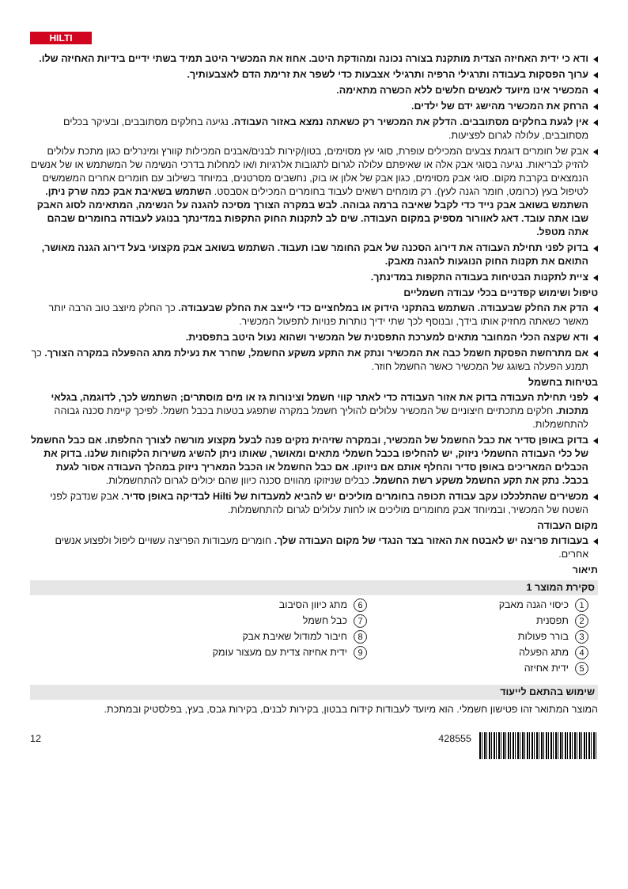HILTI
ודא כי ידית האחיזה הצדית מותקנת בצורה נכונה ומהודקת היטב. אחוז את המכשיר היטב תמיד בשתי ידיים בידיות האחיזה שלו.
ערוך הפסקות בעבודה ותרגילי הרפיה ותרגילי אצבעות כדי לשפר את זרימת הדם לאצבעותיך.
המכשיר אינו מיועד לאנשים חלשים ללא הכשרה מתאימה.
הרחק את המכשיר מהישג ידם של ילדים.
אין לגעת בחלקים מסתובבים. הדלק את המכשיר רק כשאתה נמצא באזור העבודה. נגיעה בחלקים מסתובבים, ובעיקר בכלים מסתובבים, עלולה לגרום לפציעות.
אבק של חומרים דוגמת צבעים המכילים עופרת, סוגי עץ מסוימים, בטון/קירות לבנים/אבנים המכילות קוורץ ומינרלים כגון מתכת עלולים להזיק לבריאות. נגיעה בסוגי אבק אלה או שאיפתם עלולה לגרום לתגובות אלרגיות ו/או למחלות בדרכי הנשימה של המשתמש או של אנשים הנמצאים בקרבת מקום. סוגי אבק מסוימים, כגון אבק של אלון או בוק, נחשבים מסרטנים, במיוחד בשילוב עם חומרים אחרים המשמשים לטיפול בעץ (כרומט, חומר הגנה לעץ). רק מומחים רשאים לעבוד בחומרים המכילים אסבסט. השתמש בשאיבת אבק כמה שרק ניתן. השתמש בשואב אבק נייד כדי לקבל שאיבה ברמה גבוהה. לבש במקרה הצורך מסיכה להגנה על הנשימה, המתאימה לסוג האבק שבו אתה עובד. דאג לאוורור מספיק במקום העבודה. שים לב לתקנות החוק התקפות במדינתך בנוגע לעבודה בחומרים שבהם אתה מטפל.
בדוק לפני תחילת העבודה את דירוג הסכנה של אבק החומר שבו תעבוד. השתמש בשואב אבק מקצועי בעל דירוג הגנה מאושר, התואם את תקנות החוק הנוגעות להגנה מאבק.
ציית לתקנות הבטיחות בעבודה התקפות במדינתך.
טיפול ושימוש קפדניים בכלי עבודה חשמליים
הדק את החלק שבעבודה. השתמש בהתקני הידוק או במלחציים כדי לייצב את החלק שבעבודה. כך החלק מיוצב טוב הרבה יותר מאשר כשאתה מחזיק אותו בידך, ובנוסף לכך שתי ידיך נותרות פנויות לתפעול המכשיר.
ודא שקצה הכלי המחובר מתאים למערכת התפסנית של המכשיר ושהוא נעול היטב בתפסנית.
אם מתרחשת הפסקת חשמל כבה את המכשיר ונתק את התקע משקע החשמל, שחרר את נעילת מתג ההפעלה במקרה הצורך. כך תמנע הפעלה בשוגג של המכשיר כאשר החשמל חוזר.
בטיחות בחשמל
לפני תחילת העבודה בדוק את אזור העבודה כדי לאתר קווי חשמל וצינורות גז או מים מוסתרים; השתמש לכך, לדוגמה, בגלאי מתכות. חלקים מתכתיים חיצוניים של המכשיר עלולים להוליך חשמל במקרה שתפגע בטעות בכבל חשמל. לפיכך קיימת סכנה גבוהה להתחשמלות.
בדוק באופן סדיר את כבל החשמל של המכשיר, ובמקרה שזיהית נזקים פנה לבעל מקצוע מורשה לצורך החלפתו. אם כבל החשמל של כלי העבודה החשמלי ניזוק, יש להחליפו בכבל חשמלי מתאים ומאושר, שאותו ניתן להשיג משירות הלקוחות שלנו. בדוק את הכבלים המאריכים באופן סדיר והחלף אותם אם ניזוקו. אם כבל החשמל או הכבל המאריך ניזוק במהלך העבודה אסור לגעת בכבל. נתק את תקע החשמל משקע רשת החשמל. כבלים שניזוקו מהווים סכנה כיוון שהם יכולים לגרום להתחשמלות.
מכשירים שהתלכלכו עקב עבודה תכופה בחומרים מוליכים יש להביא למעבדות של Hilti לבדיקה באופן סדיר. אבק שנדבק לפני השטח של המכשיר, ובמיוחד אבק מחומרים מוליכים או לחות עלולים לגרום להתחשמלות.
מקום העבודה
בעבודות פריצה יש לאבטח את האזור בצד הנגדי של מקום העבודה שלך. חומרים מעבודות הפריצה עשויים ליפול ולפצוע אנשים אחרים.
תיאור
סקירת המוצר 1
1 כיסוי הגנה מאבק
6 מתג כיוון הסיבוב
2 תפסנית
7 כבל חשמל
3 בורר פעולות
8 חיבור למודול שאיבת אבק
4 מתג הפעלה
9 ידית אחיזה צדית עם מעצור עומק
5 ידית אחיזה
שימוש בהתאם לייעוד
המוצר המתואר זהו פטישון חשמלי. הוא מיועד לעבודות קידוח בבטון, בקירות לבנים, בקירות גבס, בעץ, בפלסטיק ובמתכת.
12 428555